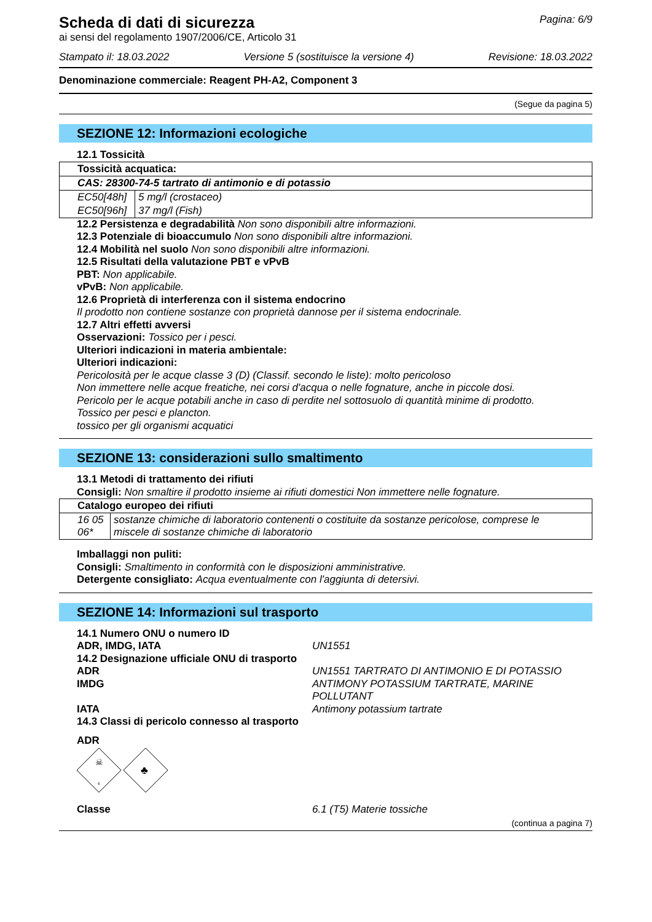Scheda di dati di sicurezza
ai sensi del regolamento 1907/2006/CE, Articolo 31
Pagina: 6/9
Stampato il: 18.03.2022 Versione 5 (sostituisce la versione 4) Revisione: 18.03.2022
Denominazione commerciale: Reagent PH-A2, Component 3
(Segue da pagina 5)
SEZIONE 12: Informazioni ecologiche
12.1 Tossicità
| Tossicità acquatica: | |
| CAS: 28300-74-5 tartrato di antimonio e di potassio | |
| EC50[48h] | 5 mg/l (crostaceo) |
| EC50[96h] | 37 mg/l (Fish) |
12.2 Persistenza e degradabilità Non sono disponibili altre informazioni.
12.3 Potenziale di bioaccumulo Non sono disponibili altre informazioni.
12.4 Mobilità nel suolo Non sono disponibili altre informazioni.
12.5 Risultati della valutazione PBT e vPvB
PBT: Non applicabile.
vPvB: Non applicabile.
12.6 Proprietà di interferenza con il sistema endocrino
Il prodotto non contiene sostanze con proprietà dannose per il sistema endocrinale.
12.7 Altri effetti avversi
Osservazioni: Tossico per i pesci.
Ulteriori indicazioni in materia ambientale:
Ulteriori indicazioni:
Pericolosità per le acque classe 3 (D) (Classif. secondo le liste): molto pericoloso
Non immettere nelle acque freatiche, nei corsi d'acqua o nelle fognature, anche in piccole dosi.
Pericolo per le acque potabili anche in caso di perdite nel sottosuolo di quantità minime di prodotto.
Tossico per pesci e plancton.
tossico per gli organismi acquatici
SEZIONE 13: considerazioni sullo smaltimento
13.1 Metodi di trattamento dei rifiuti
Consigli: Non smaltire il prodotto insieme ai rifiuti domestici Non immettere nelle fognature.
| Catalogo europeo dei rifiuti | |
| 16 05 06* | sostanze chimiche di laboratorio contenenti o costituite da sostanze pericolose, comprese le miscele di sostanze chimiche di laboratorio |
Imballaggi non puliti:
Consigli: Smaltimento in conformità con le disposizioni amministrative.
Detergente consigliato: Acqua eventualmente con l'aggiunta di detersivi.
SEZIONE 14: Informazioni sul trasporto
14.1 Numero ONU o numero ID
ADR, IMDG, IATA UN1551
14.2 Designazione ufficiale ONU di trasporto
ADR UN1551 TARTRATO DI ANTIMONIO E DI POTASSIO
IMDG ANTIMONY POTASSIUM TARTRATE, MARINE POLLUTANT
IATA Antimony potassium tartrate
14.3 Classi di pericolo connesso al trasporto
ADR
☠
6
♣
Classe 6.1 (T5) Materie tossiche
(continua a pagina 7)